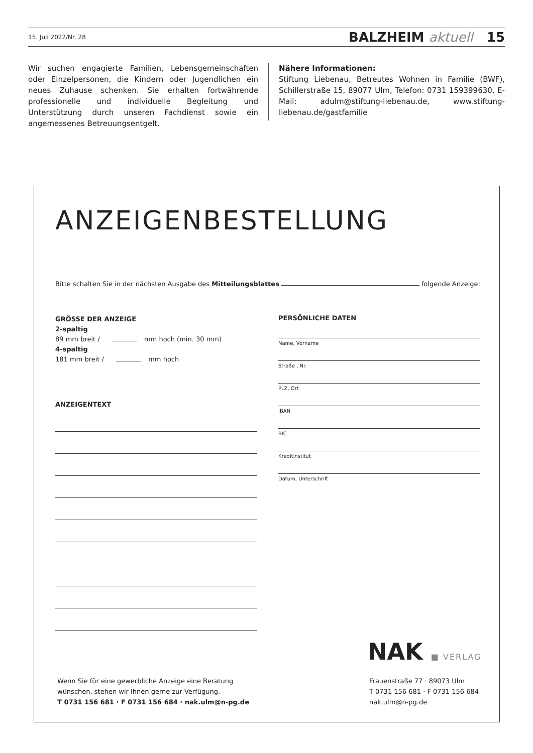15. Juli 2022/Nr. 28 BALZHEIM aktuell 15
Wir suchen engagierte Familien, Lebensgemeinschaften oder Einzelpersonen, die Kindern oder Jugendlichen ein neues Zuhause schenken. Sie erhalten fortwährende professionelle und individuelle Begleitung und Unterstützung durch unseren Fachdienst sowie ein angemessenes Betreuungsentgelt.
Nähere Informationen:
Stiftung Liebenau, Betreutes Wohnen in Familie (BWF), Schillerstraße 15, 89077 Ulm, Telefon: 0731 159399630, E-Mail: adulm@stiftung-liebenau.de, www.stiftung-liebenau.de/gastfamilie
ANZEIGENBESTELLUNG
Bitte schalten Sie in der nächsten Ausgabe des Mitteilungsblattes folgende Anzeige:
GRÖSSE DER ANZEIGE
2-spaltig
89 mm breit / mm hoch (min. 30 mm)
4-spaltig
181 mm breit / mm hoch
ANZEIGENTEXT
PERSÖNLICHE DATEN
Name, Vorname
Straße , Nr.
PLZ, Ort
IBAN
BIC
Kreditinstitut
Datum, Unterschrift
NAK ■ VERLAG
Wenn Sie für eine gewerbliche Anzeige eine Beratung
wünschen, stehen wir Ihnen gerne zur Verfügung.
T 0731 156 681 · F 0731 156 684 · nak.ulm@n-pg.de
Frauenstraße 77 · 89073 Ulm
T 0731 156 681 · F 0731 156 684
nak.ulm@n-pg.de